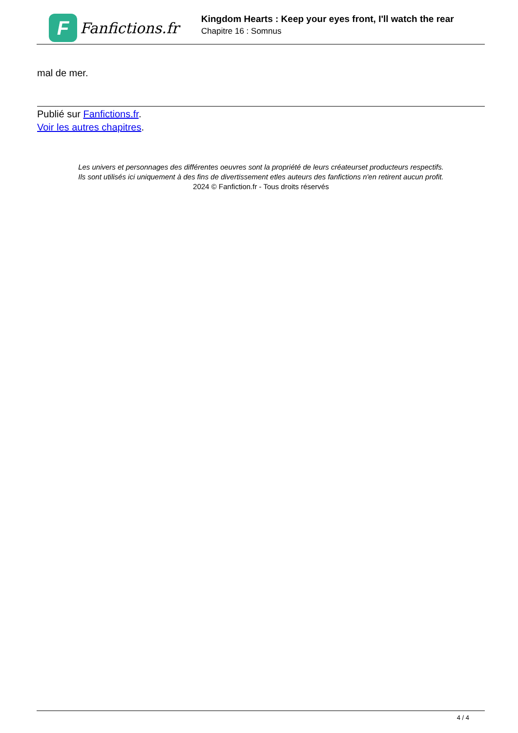F
Fanfictions.fr
Kingdom Hearts : Keep your eyes front, I'll watch the rear
Chapitre 16 : Somnus
mal de mer.
Publié sur Fanfictions.fr.
Voir les autres chapitres.
Les univers et personnages des différentes oeuvres sont la propriété de leurs créateurset producteurs respectifs.
Ils sont utilisés ici uniquement à des fins de divertissement etles auteurs des fanfictions n'en retirent aucun profit.
2024 © Fanfiction.fr - Tous droits réservés
4 / 4